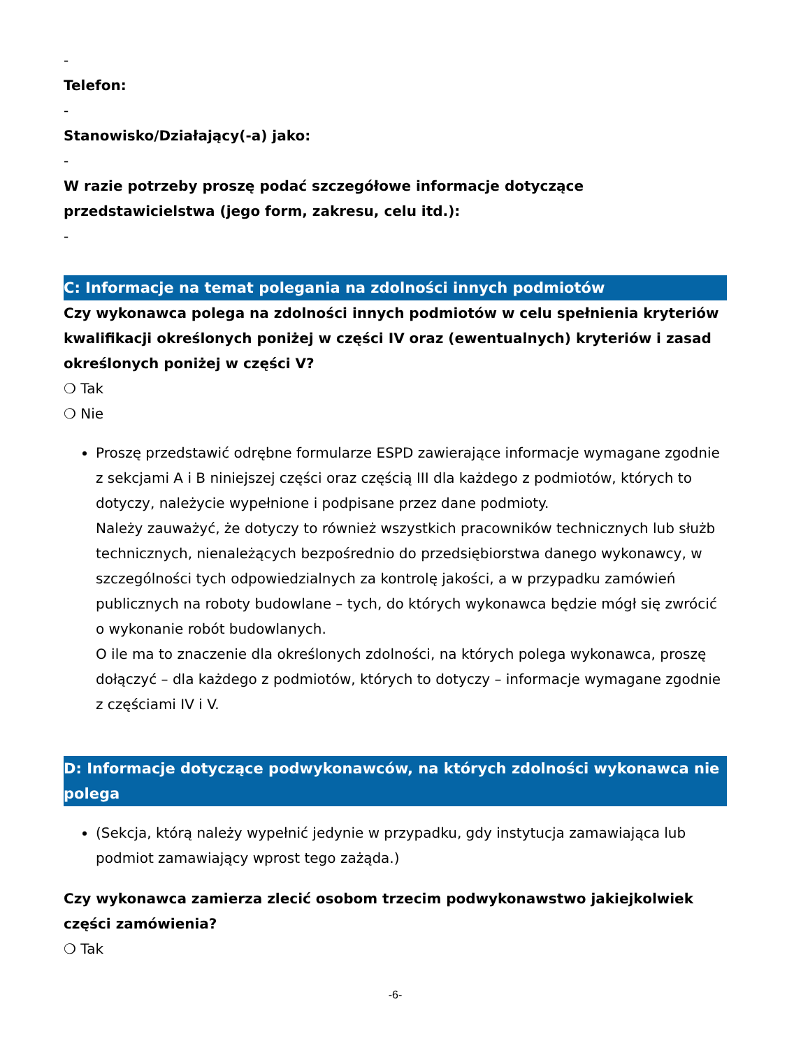-
Telefon:
-
Stanowisko/Działający(-a) jako:
-
W razie potrzeby proszę podać szczegółowe informacje dotyczące przedstawicielstwa (jego form, zakresu, celu itd.):
-
C: Informacje na temat polegania na zdolności innych podmiotów
Czy wykonawca polega na zdolności innych podmiotów w celu spełnienia kryteriów kwalifikacji określonych poniżej w części IV oraz (ewentualnych) kryteriów i zasad określonych poniżej w części V?
❍ Tak
❍ Nie
Proszę przedstawić odrębne formularze ESPD zawierające informacje wymagane zgodnie z sekcjami A i B niniejszej części oraz częścią III dla każdego z podmiotów, których to dotyczy, należycie wypełnione i podpisane przez dane podmioty.
Należy zauważyć, że dotyczy to również wszystkich pracowników technicznych lub służb technicznych, nienależących bezpośrednio do przedsiębiorstwa danego wykonawcy, w szczególności tych odpowiedzialnych za kontrolę jakości, a w przypadku zamówień publicznych na roboty budowlane – tych, do których wykonawca będzie mógł się zwrócić o wykonanie robót budowlanych.
O ile ma to znaczenie dla określonych zdolności, na których polega wykonawca, proszę dołączyć – dla każdego z podmiotów, których to dotyczy – informacje wymagane zgodnie z częściami IV i V.
D: Informacje dotyczące podwykonawców, na których zdolności wykonawca nie polega
(Sekcja, którą należy wypełnić jedynie w przypadku, gdy instytucja zamawiająca lub podmiot zamawiający wprost tego zażąda.)
Czy wykonawca zamierza zlecić osobom trzecim podwykonawstwo jakiejkolwiek części zamówienia?
❍ Tak
-6-